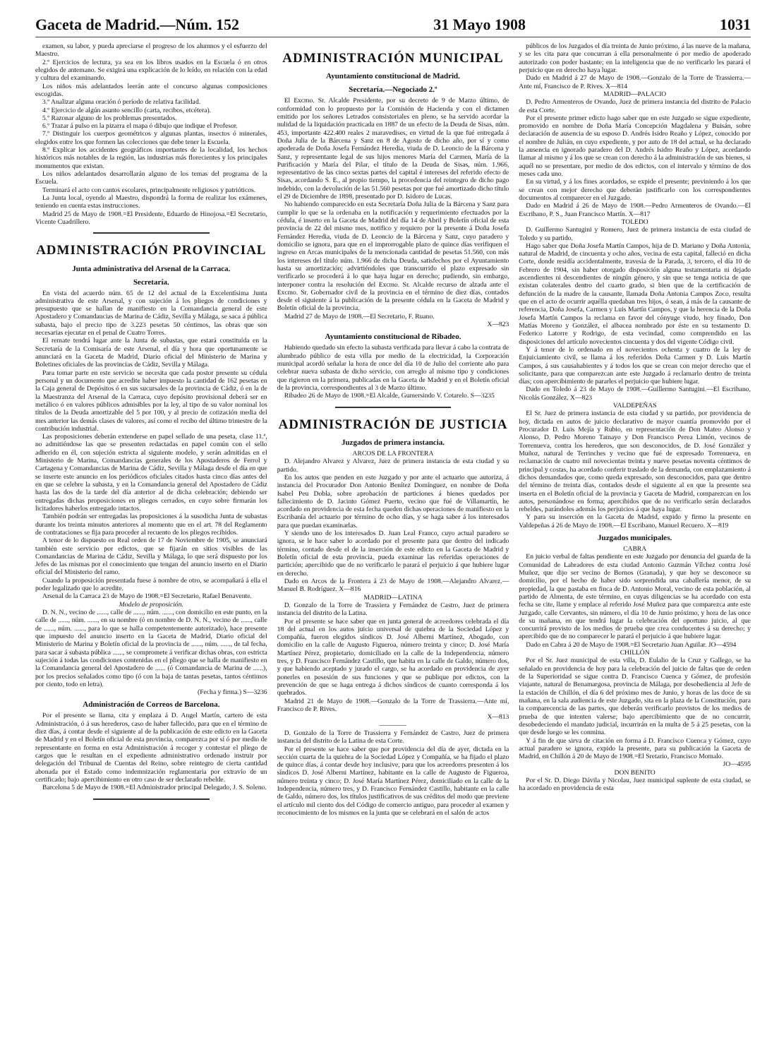Gaceta de Madrid.—Núm. 152 31 Mayo 1908 1031
examen, su labor, y pueda apreciarse el progreso de los alumnos y el esfuerzo del Maestro.
2.º Ejercicios de lectura, ya sea en los libros usados en la Escuela ó en otros elegidos de antemano. Se exigirá una explicación de lo leído, en relación con la edad y cultura del examinando.
Los niños más adelantados leerán ante el concurso algunas composiciones escogidas.
3.º Analizar alguna oración ó período de relativa facilidad.
4.º Ejercicio de algún asunto sencillo (carta, recibos, etcétera).
5.º Razonar alguno de los problemas presentados.
6.º Trazar á pulso en la pizarra el mapa ó dibujo que indique el Profesor.
7.º Distinguir los cuerpos geométricos y algunas plantas, insectos ó minerales, elegidos entre los que formen las colecciones que debe tener la Escuela.
8.º Explicar los accidentes geográficos importantes de la localidad, los hechos históricos más notables de la región, las industrias más florecientes y los principales monumentos que existan.
Los niños adelantados desarrollarán alguno de los temas del programa de la Escuela.
Terminará el acto con cantos escolares, principalmente religiosos y patrióticos.
La Junta local, oyendo al Maestro, dispondrá la forma de realizar los exámenes, teniendo en cuenta estas instrucciones.
Madrid 25 de Mayo de 1908.=El Presidente, Eduardo de Hinojosa.=El Secretario, Vicente Cuadrillero.
ADMINISTRACIÓN PROVINCIAL
Junta administrativa del Arsenal de la Carraca.
Secretaría.
En vista del acuerdo núm. 65 de 12 del actual de la Excelentísima Junta administrativa de este Arsenal, y con sujeción á los pliegos de condiciones y presupuesto que se hallan de manifiesto en la Comandancia general de este Apostadero y Comandancias de Marina de Cádiz, Sevilla y Málaga, se saca á pública subasta, bajo el precio tipo de 3.223 pesetas 50 céntimos, las obras que son necesarias ejecutar en el penal de Cuatro Torres.
El remate tendrá lugar ante la Junta de subastas, que estará constituída en la Secretaría de la Comisaría de este Arsenal, el día y hora que oportunamente se anunciará en la Gaceta de Madrid, Diario oficial del Ministerio de Marina y Boletines oficiales de las provincias de Cádiz, Sevilla y Málaga.
Para tomar parte en este servicio se necesita que cada postor presente su cédula personal y un documento que acredite haber impuesto la cantidad de 162 pesetas en la Caja general de Depósitos ó en sus sucursales de la provincia de Cádiz, ó en la de la Maestranza del Arsenal de la Carraca, cuyo depósito provisional deberá ser en metálico ó en valores públicos admisibles por la ley, al tipo de su valor nominal los títulos de la Deuda amortizable del 5 por 100, y al precio de cotización media del mes anterior las demás clases de valores, así como el recibo del último trimestre de la contribución industrial.
Las proposiciones deberán extenderse en papel sellado de una peseta, clase 11.ª, no admitiéndose las que se presenten redactadas en papel común con el sello adherido en él, con sujeción estricta al siguiente modelo, y serán admitidas en el Ministerio de Marina, Comandancias generales de los Apostaderos de Ferrol y Cartagena y Comandancias de Marina de Cádiz, Sevilla y Málaga desde el día en que se inserte este anuncio en los periódicos oficiales citados hasta cinco días antes del en que se celebre la subasta, y en la Comandancia general del Apostadero de Cádiz hasta las dos de la tarde del día anterior al de dicha celebración; debiendo ser entregadas dichas proposiciones en pliegos cerrados, en cuyo sobre firmarán los licitadores haberlos entregado intactos.
También podrán ser entregadas las proposiciones á la susodicha Junta de subastas durante los treinta minutos anteriores al momento que en el art. 78 del Reglamento de contrataciones se fija para proceder al recuento de los pliegos recibidos.
A tenor de lo dispuesto en Real orden de 17 de Noviembre de 1905, se anunciará también este servicio por edictos, que se fijarán en sitios visibles de las Comandancias de Marina de Cádiz, Sevilla y Málaga, lo que será dispuesto por los Jefes de las mismas por el conocimiento que tengan del anuncio inserto en el Diario oficial del Ministerio del ramo.
Cuando la proposición presentada fuese á nombre de otro, se acompañará á ella el poder legalizado que lo acredite.
Arsenal de la Carraca 23 de Mayo de 1908.=El Secretario, Rafael Benavente.
Modelo de proposición.
D. N. N., vecino de ......, calle de ......, núm. ......, con domicilio en este punto, en la calle de ......, núm. ......, en su nombre (ó en nombre de D. N. N., vecino de ......, calle de ......, núm. ......, para lo que se halla competentemente autorizado), hace presente que impuesto del anuncio inserto en la Gaceta de Madrid, Diario oficial del Ministerio de Marina y Boletín oficial de la provincia de ......, núm. ......, de tal fecha, para sacar á subasta pública ......, se compromete á verificar dichas obras, con estricta sujeción á todas las condiciones contenidas en el pliego que se halla de manifiesto en la Comandancia general del Apostadero de ...... (ó Comandancia de Marina de ......), por los precios señalados como tipo (ó con la baja de tantas pesetas, tantos céntimos por ciento, todo en letra).
(Fecha y firma.) S—3236
Administración de Correos de Barcelona.
Por el presente se llama, cita y emplaza á D. Angel Martín, cartero de esta Administración, ó á sus herederos, caso de haber fallecido, para que en el término de diez días, á contar desde el siguiente al de la publicación de este edicto en la Gaceta de Madrid y en el Boletín oficial de esta provincia, comparezca por sí ó por medio de representante en forma en esta Administración á recoger y contestar el pliego de cargos que le resultan en el expediente administrativo ordenado instruir por delegación del Tribunal de Cuentas del Reino, sobre reintegro de cierta cantidad abonada por el Estado como indemnización reglamentaria por extravío de un certificado; bajo apercibimiento en otro caso de ser declarado rebelde.
Barcelona 5 de Mayo de 1908.=El Administrador principal Delegado, J. S. Soleno.
ADMINISTRACIÓN MUNICIPAL
Ayuntamiento constitucional de Madrid.
Secretaría.—Negociado 2.º
El Excmo. Sr. Alcalde Presidente, por su decreto de 9 de Marzo último, de conformidad con lo propuesto por la Comisión de Hacienda y con el dictamen emitido por los señores Letrados consistoriales en pleno, se ha servido acordar la nulidad de la liquidación practicada en 1887 de un efecto de la Deuda de Sisas, núm. 453, importante 422.400 reales 2 maravedises, en virtud de la que fué entregada á Doña Julia de la Bárcena y Sanz en 8 de Agosto de dicho año, por sí y como apoderada de Doña Josefa Fernández Heredia, viuda de D. Leoncio de la Bárcena y Sanz, y representante legal de sus hijos menores María del Carmen, María de la Purificación y María del Pilar, el título de la Deuda de Sisas, núm. 1.966, representativo de las cinco sextas partes del capital é intereses del referido efecto de Sisas, acordando S. E., al propio tiempo, la procedencia del reintegro de dicho pago indebido, con la devolución de las 51.560 pesetas por que fué amortizado dicho título el 29 de Diciembre de 1898, presentado por D. Isidoro de Lucas.
No habiendo comparecido en esta Secretaría Doña Julia de la Bárcena y Sanz para cumplir lo que se la ordenaba en la notificación y requerimiento efectuados por la cédula, é inserto en la Gaceta de Madrid del día 14 de Abril y Boletín oficial de esta provincia de 22 del mismo mes, notifico y requiero por la presente á Doña Josefa Fernández Heredia, viuda de D. Leoncio de la Bárcena y Sanz, cuyo paradero y domicilio se ignora, para que en el improrrogable plazo de quince días verifiquen el ingreso en Arcas municipales de la mencionada cantidad de pesetas 51.560, con más los intereses del título núm. 1.966 de dicha Deuda, satisfechos por el Ayuntamiento hasta su amortización; advirtiéndoles que transcurrido el plazo expresado sin verificarlo se procederá á lo que haya lugar en derecho; pudiendo, sin embargo, interponer contra la resolución del Excmo. Sr. Alcalde recurso de alzada ante el Excmo. Sr. Gobernador civil de la provincia en el término de diez días, contados desde el siguiente á la publicación de la presente cédula en la Gaceta de Madrid y Boletín oficial de la provincia.
Madrid 27 de Mayo de 1908.—El Secretario, F. Ruano.
X—823
Ayuntamiento constitucional de Ribadeo.
Habiendo quedado sin efecto la subasta verificada para llevar á cabo la contrata de alumbrado público de esta villa por medio de la electricidad, la Corporación municipal acordó señalar la hora de once del día 10 de Julio del corriente año para celebrar nueva subasta de dicho servicio, con arreglo al mismo tipo y condiciones que rigieron en la primera, publicadas en la Gaceta de Madrid y en el Boletín oficial de la provincia, correspondientes al 3 de Marzo último.
Ribadeo 26 de Mayo de 1908.=El Alcalde, Gumersindo V. Cotarelo. S—3235
ADMINISTRACIÓN DE JUSTICIA
Juzgados de primera instancia.
ARCOS DE LA FRONTERA
D. Alejandro Alvarez y Alvarez, Juez de primera instancia de esta ciudad y su partido.
En los autos que penden en este Juzgado y por ante el actuario que autoriza, á instancia del Procurador Don Antonio Benítez Domínguez, en nombre de Doña Isabel Peu Dobla, sobre aprobación de particiones á bienes quedados por fallecimiento de D. Jacinto Gómez Puerto, vecino que fué de Villamartín, he acordado en providencia de esta fecha queden dichas operaciones de manifiesto en la Escribanía del actuario por término de ocho días, y se haga saber á los interesados para que puedan examinarlas.
Y siendo uno de los interesados D. Juan Leal Franco, cuyo actual paradero se ignora, se le hace saber lo acordado por el presente para que dentro del indicado término, contado desde el de la inserción de este edicto en la Gaceta de Madrid y Boletín oficial de esta provincia, pueda examinar las referidas operaciones de partición; apercibido que de no verificarlo le parará el perjuicio á que hubiere lugar en derecho.
Dado en Arcos de la Frontera á 23 de Mayo de 1908.—Alejandro Alvarez.—Manuel B. Rodríguez. X—816
MADRID—LATINA
D. Gonzalo de la Torre de Trassiera y Fernández de Castro, Juez de primera instancia del distrito de la Latina.
Por el presente se hace saber que en junta general de acreedores celebrada el día 18 del actual en los autos juicio universal de quiebra de la Sociedad López y Compañía, fueron elegidos síndicos D. José Alberni Martínez, Abogado, con domicilio en la calle de Augusto Figueroa, número treinta y cinco; D. José María Martínez Pérez, propietario, domiciliado en la calle de la Independencia, número tres, y D. Francisco Fernández Castillo, que habita en la calle de Galdo, número dos, y que habiendo aceptado y jurado el cargo, se ha acordado en providencia de ayer ponerles en posesión de sus funciones y que se publique por edictos, con la prevención de que se haga entrega á dichos síndicos de cuanto corresponda á los quebrados.
Madrid 21 de Mayo de 1908.—Gonzalo de la Torre de Trassierra.—Ante mí, Francisco de P. Rives.
X—813
————
D. Gonzalo de la Torre de Trassierra y Fernández de Castro, Juez de primera instancia del distrito de la Latina de esta Corte.
Por el presente se hace saber que por providencia del día de ayer, dictada en la sección cuarta de la quiebra de la Sociedad López y Compañía, se ha fijado el plazo de quince días, á contar desde hoy inclusive, para que los acreedores presenten á los síndicos D. José Alberni Martínez, habitante en la calle de Augusto de Figueroa, número treinta y cinco; D. José María Martínez Pérez, domiciliado en la calle de la Independencia, número tres, y D. Francisco Fernández Castillo, habitante en la calle de Galdo, número dos, los títulos justificativos de sus créditos del modo que previene el artículo mil ciento dos del Código de comercio antiguo, para proceder al examen y reconocimiento de los mismos en la junta que se celebrará en el salón de actos
públicos de los Juzgados el día treinta de Junio próximo, á las nueve de la mañana, y se les cita para que concurran á ella personalmente ó por medio de apoderado autorizado con poder bastante; en la inteligencia que de no verificarlo les parará el perjuicio que en derecho haya lugar.
Dado en Madrid á 27 de Mayo de 1908.—Gonzalo de la Torre de Trassierra.—Ante mí, Francisco de P. Rives. X—814
MADRID—PALACIO
D. Pedro Armenteros de Ovando, Juez de primera instancia del distrito de Palacio de esta Corte.
Por el presente primer edicto hago saber que en este Juzgado se sigue expediente, promovido en nombre de Doña María Concepción Magdalena y Buisán, sobre declaración de ausencia de su esposo D. Andrés Isidro Reaño y López, conocido por el nombre de Julián, en cuyo expediente, y por auto de 18 del actual, se ha declarado la ausencia en ignorado paradero del D. Andrés Isidro Reaño y López, acordando llamar al mismo y á los que se crean con derecho á la administración de sus bienes, si aquél no se presentare, por medio de dos edictos, con el intervalo y término de dos meses cada uno.
En su virtud, y á los fines acordados, se expide el presente; previniendo á los que se crean con mejor derecho que deberán justificarlo con los correspondientes documentos al comparecer en el Juzgado.
Dado en Madrid á 26 de Mayo de 1908.—Pedro Armenteros de Ovando.—El Escribano, P. S., Juan Francisco Martín. X—817
TOLEDO
D. Guillermo Santugini y Romero, Juez de primera instancia de esta ciudad de Toledo y su partido.
Hago saber que Doña Josefa Martín Campos, hija de D. Mariano y Doña Antonia, natural de Madrid, de cincuenta y ocho años, vecina de esta capital, falleció en dicha Corte, donde residía accidentalmente, travesía de la Parada, 3, tercero, el día 10 de Febrero de 1904, sin haber otorgado disposición alguna testamentaria ni dejado ascendientes ni descendientes de ningún género, y sin que se tenga noticia de que existan colaterales dentro del cuarto grado, si bien que de la certificación de defunción de la madre de la causante, llamada Doña Antonia Campos Zoco, resulta que en el acto de ocurrir aquélla quedaban tres hijos, ó sean, á más de la causante de referencia, Doña Josefa, Carmen y Luis Martín Campos, y que la herencia de la Doña Josefa Martín Campos la reclama en favor del cónyuge viudo, hoy finado, Don Matías Moreno y González, el albacea nombrado por éste en su testamento D. Federico Latorre y Rodrigo, de esta vecindad, como comprendido en las disposiciones del artículo novecientos cincuenta y dos del vigente Código civil.
Y á tenor de lo ordenado en el novecientos ochenta y cuatro de la ley de Enjuiciamiento civil, se llama á los referidos Doña Carmen y D. Luis Martín Campos, á sus causahabientes y á todos los que se crean con mejor derecho que el solicitante, para que comparezcan ante este Juzgado á reclamarlo dentro de treinta días; con apercibimiento de pararles el perjuicio que hubiere lugar.
Dado en Toledo á 23 de Mayo de 1908.—Guillermo Santugini.—El Escribano, Nicolás González. X—823
VALDEPEÑAS
El Sr. Juez de primera instancia de esta ciudad y su partido, por providencia de hoy, dictada en autos de juicio declarativo de mayor cuantía promovido por el Procurador D. Luis Mejía y Rubio, en representación de Don Mateo Alonso y Alonso, D. Pedro Moreno Tamayo y Don Francisco Perea Limón, vecinos de Torrenueva, contra los herederos, que son desconocidos, de D. José González y Muñoz, natural de Terrinches y vecino que fué de expresado Torrenueva, en reclamación de cuatro mil novecientas treinta y nueve pesetas noventa céntimos de principal y costas, ha acordado conferir traslado de la demanda, con emplazamiento á dichos demandados que, como queda expresado, son desconocidos, para que dentro del término de treinta días, contados desde el siguiente al en que la presente sea inserta en el Boletín oficial de la provincia y Gaceta de Madrid, comparezcan en los autos, personándose en forma; apercibidos que de no verificarlo serán declarados rebeldes, parándoles además los perjuicios á que haya lugar.
Y para su inserción en la Gaceta de Madrid, expido y firmo la presente en Valdepeñas á 26 de Mayo de 1908.—El Escribano, Manuel Recuero. X—819
Juzgados municipales.
CABRA
En juicio verbal de faltas pendiente en este Juzgado por denuncia del guarda de la Comunidad de Labradores de esta ciudad Antonio Guzmán Vílchez contra José Muñoz, que dijo ser vecino de Bornos (Granada), y que hoy se desconoce su domicilio, por el hecho de haber sido sorprendida una caballería menor, de su propiedad, la que pastaba en finca de D. Antonio Moral, vecino de esta población, al partido de Almenta, de este término, en cuyas diligencias se ha acordado con esta fecha se cite, llame y emplace al referido José Muñoz para que comparezca ante este Juzgado, calle Cervantes, sin número, el día 10 de Junio próximo, y hora de las once de su mañana, en que tendrá lugar la celebración del oportuno juicio, al que concurrirá provisto de los medios de prueba que crea conducentes á su derecho; y apercibido que de no comparecer le parará el perjuicio á que hubiere lugar.
Dado en Cabra á 20 de Mayo de 1908.=El Secretario Juan Aguilar. JO—4594
CHILLÓN
Por el Sr. Juez municipal de esta villa, D. Eulalio de la Cruz y Gallego, se ha señalado en providencia de hoy para la celebración del juicio de faltas que de orden de la Superioridad se sigue contra D. Francisco Cuenca y Gómez, de profesión viajante, natural de Benamargosa, provincia de Málaga, por desobediencia al Jefe de la estación de Chillón, el día 6 del próximo mes de Junio, y horas de las doce de su mañana, en la sala audiencia de este Juzgado, sita en la plaza de la Constitución, para la comparecencia de las partes, que deberán verificarlo provistos de los medios de prueba de que intenten valerse; bajo apercibimiento que de no concurrir, desobedeciendo el mandato judicial, incurrirán en la multa de 5 á 25 pesetas, con la que desde luego se les conmina.
Y á fin de que sirva de citación en forma á D. Francisco Cuenca y Gómez, cuyo actual paradero se ignora, expido la presente, para su publicación la Gaceta de Madrid, en Chillón á 20 de Mayo de 1908.=El Sretario, Francisco Momalo.
JO—4595
DON BENITO
Por el Sr. D. Diego Dávila y Nicolau, Juez municipal suplente de esta ciudad, se ha acordado en providencia de esta